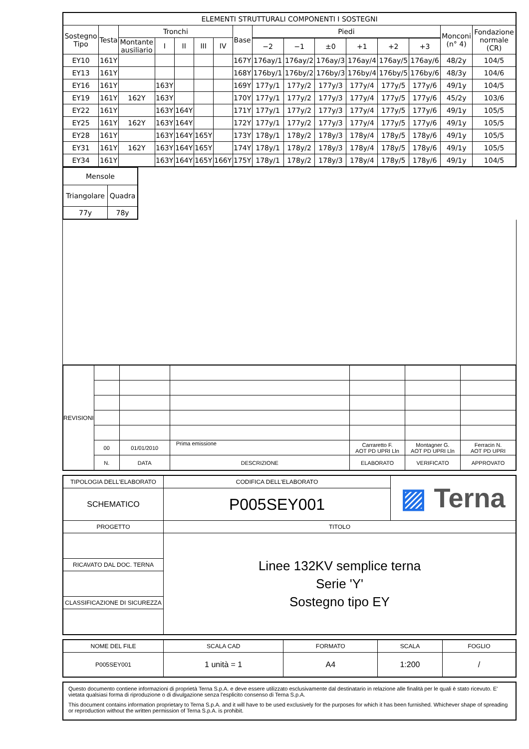| ELEMENTI STRUTTURALI COMPONENTI I SOSTEGNI | | | | | | | | | | | | | | | |
| --- | --- | --- | --- | --- | --- | --- | --- | --- | --- | --- | --- | --- | --- | --- | --- |
| Sostegno Tipo | Testa | Tronchi | | | | | Base | Piedi | | | | | | Monconi (n° 4) | Fondazione normale (CR) |
| | | Montante ausiliario | I | II | III | IV | | | | | | | | | |
| | | | | | | | | −2 | −1 | ±0 | +1 | +2 | +3 | | |
| EY10 | 161Y | | | | | | 167Y | 176ay/1 | 176ay/2 | 176ay/3 | 176ay/4 | 176ay/5 | 176ay/6 | 48/2y | 104/5 |
| EY13 | 161Y | | | | | | 168Y | 176by/1 | 176by/2 | 176by/3 | 176by/4 | 176by/5 | 176by/6 | 48/3y | 104/6 |
| EY16 | 161Y | | 163Y | | | | 169Y | 177y/1 | 177y/2 | 177y/3 | 177y/4 | 177y/5 | 177y/6 | 49/1y | 104/5 |
| EY19 | 161Y | 162Y | 163Y | | | | 170Y | 177y/1 | 177y/2 | 177y/3 | 177y/4 | 177y/5 | 177y/6 | 45/2y | 103/6 |
| EY22 | 161Y | | 163Y | 164Y | | | 171Y | 177y/1 | 177y/2 | 177y/3 | 177y/4 | 177y/5 | 177y/6 | 49/1y | 105/5 |
| EY25 | 161Y | 162Y | 163Y | 164Y | | | 172Y | 177y/1 | 177y/2 | 177y/3 | 177y/4 | 177y/5 | 177y/6 | 49/1y | 105/5 |
| EY28 | 161Y | | 163Y | 164Y | 165Y | | 173Y | 178y/1 | 178y/2 | 178y/3 | 178y/4 | 178y/5 | 178y/6 | 49/1y | 105/5 |
| EY31 | 161Y | 162Y | 163Y | 164Y | 165Y | | 174Y | 178y/1 | 178y/2 | 178y/3 | 178y/4 | 178y/5 | 178y/6 | 49/1y | 105/5 |
| EY34 | 161Y | | 163Y | 164Y | 165Y | 166Y | 175Y | 178y/1 | 178y/2 | 178y/3 | 178y/4 | 178y/5 | 178y/6 | 49/1y | 104/5 |
| Mensole | |
| --- | --- |
| Triangolare | Quadra |
| 77y | 78y |
| REVISIONI | | | | | | |
| | 00 | 01/01/2010 | Prima emissione | Carraretto F. AOT PD UPRI Lln | Montagner G. AOT PD UPRI Lln | Ferracin N. AOT PD UPRI |
| | N. | DATA | DESCRIZIONE | ELABORATO | VERIFICATO | APPROVATO |
| TIPOLOGIA DELL'ELABORATO | CODIFICA DELL'ELABORATO | ▨ Terna |
| SCHEMATICO | P005SEY001 | |
| PROGETTO | TITOLO | |
| | Linee 132KV semplice terna Serie 'Y' Sostegno tipo EY | |
| RICAVATO DAL DOC. TERNA | | |
| CLASSIFICAZIONE DI SICUREZZA | | |
| NOME DEL FILE | SCALA CAD | FORMATO | SCALA | FOGLIO |
| P005SEY001 | 1 unità = 1 | A4 | 1:200 | / |
Questo documento contiene informazioni di proprietà Terna S.p.A. e deve essere utilizzato esclusivamente dal destinatario in relazione alle finalità per le quali è stato ricevuto. E' vietata qualsiasi forma di riproduzione o di divulgazione senza l'esplicito consenso di Terna S.p.A.
This document contains information proprietary to Terna S.p.A. and it will have to be used exclusively for the purposes for which it has been furnished. Whichever shape of spreading or reproduction without the written permission of Terna S.p.A. is prohibit.